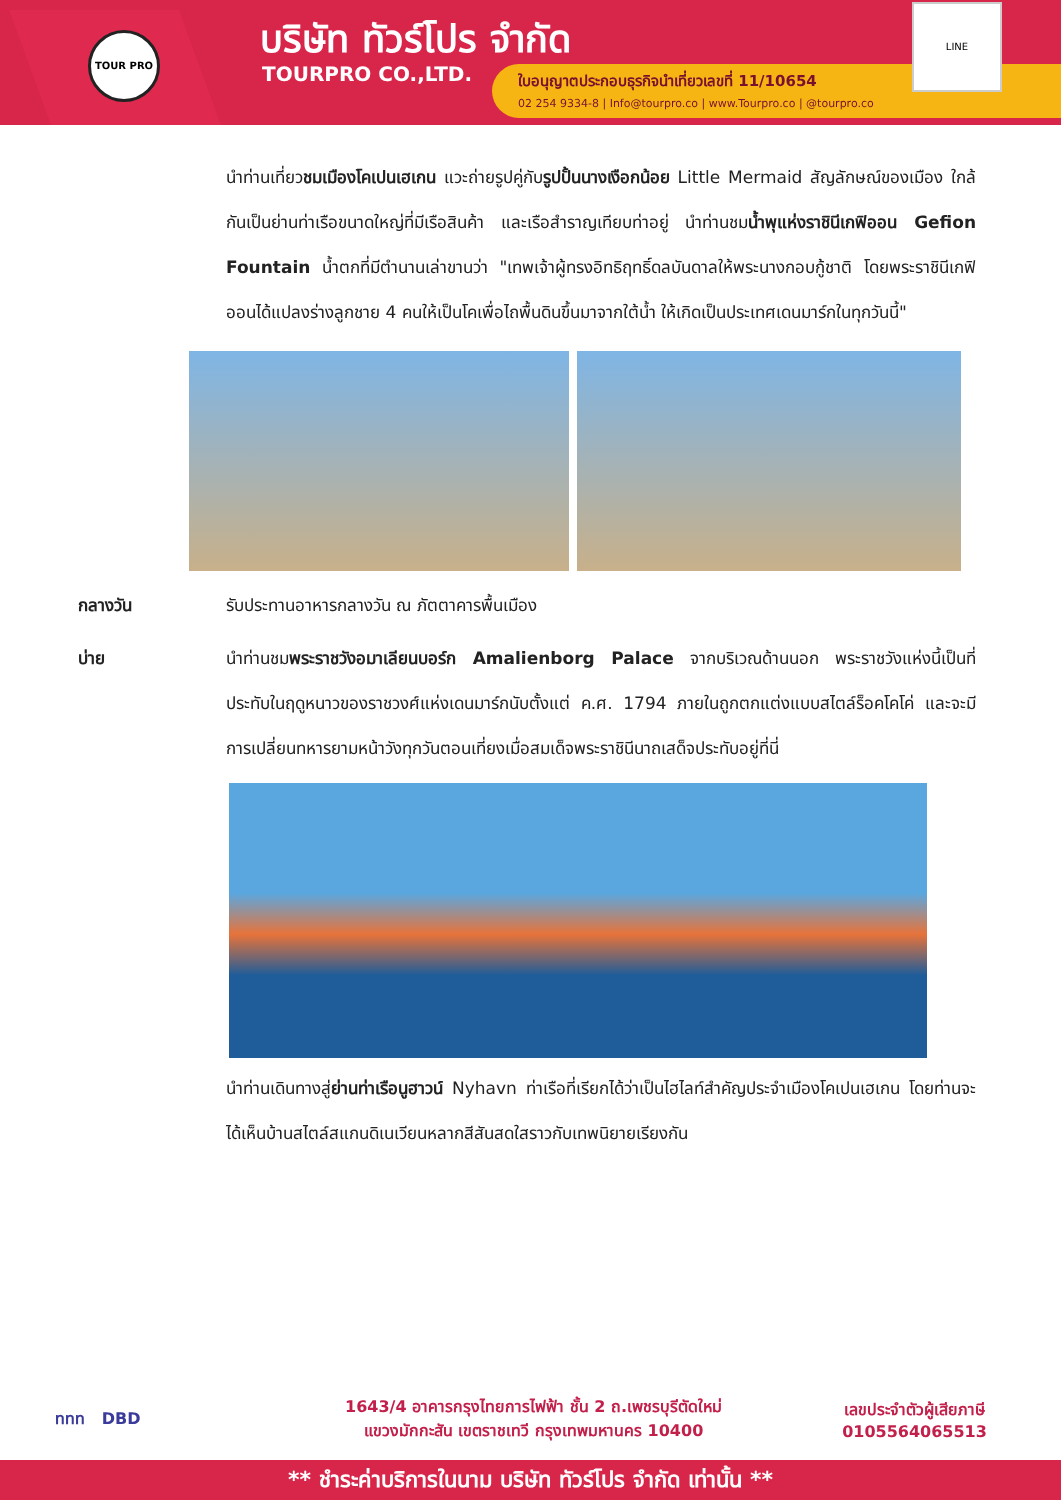TOUR PRO บริษัท ทัวร์โปร จำกัด
TOURPRO CO.,LTD.
ใบอนุญาตประกอบธุรกิจนำเที่ยวเลขที่ 11/10654
02 254 9334-8 | Info@tourpro.co | www.Tourpro.co | @tourpro.co
LINE
นำท่านเที่ยวชมเมืองโคเปนเฮเกน แวะถ่ายรูปคู่กับรูปปั้นนางเงือกน้อย Little Mermaid สัญลักษณ์ของเมือง ใกล้กันเป็นย่านท่าเรือขนาดใหญ่ที่มีเรือสินค้า และเรือสำราญเทียบท่าอยู่ นำท่านชมน้ำพุแห่งราชินีเกฟิออน Gefion Fountain น้ำตกที่มีตำนานเล่าขานว่า "เทพเจ้าผู้ทรงอิทธิฤทธิ์ดลบันดาลให้พระนางกอบกู้ชาติ โดยพระราชินีเกฟิออนได้แปลงร่างลูกชาย 4 คนให้เป็นโคเพื่อไถพื้นดินขึ้นมาจากใต้น้ำ ให้เกิดเป็นประเทศเดนมาร์กในทุกวันนี้"
กลางวัน รับประทานอาหารกลางวัน ณ ภัตตาคารพื้นเมือง
บ่าย นำท่านชมพระราชวังอมาเลียนบอร์ก Amalienborg Palace จากบริเวณด้านนอก พระราชวังแห่งนี้เป็นที่ประทับในฤดูหนาวของราชวงศ์แห่งเดนมาร์กนับตั้งแต่ ค.ศ. 1794 ภายในถูกตกแต่งแบบสไตล์ร็อคโคโค่ และจะมีการเปลี่ยนทหารยามหน้าวังทุกวันตอนเที่ยงเมื่อสมเด็จพระราชินีนาถเสด็จประทับอยู่ที่นี่
นำท่านเดินทางสู่ย่านท่าเรือนูฮาวน์ Nyhavn ท่าเรือที่เรียกได้ว่าเป็นไฮไลท์สำคัญประจำเมืองโคเปนเฮเกน โดยท่านจะได้เห็นบ้านสไตล์สแกนดิเนเวียนหลากสีสันสดใสราวกับเทพนิยายเรียงกัน
ททท DBD
1643/4 อาคารกรุงไทยการไฟฟ้า ชั้น 2 ถ.เพชรบุรีตัดใหม่
แขวงมักกะสัน เขตราชเทวี กรุงเทพมหานคร 10400
เลขประจำตัวผู้เสียภาษี
0105564065513
** ชำระค่าบริการในนาม บริษัท ทัวร์โปร จำกัด เท่านั้น **